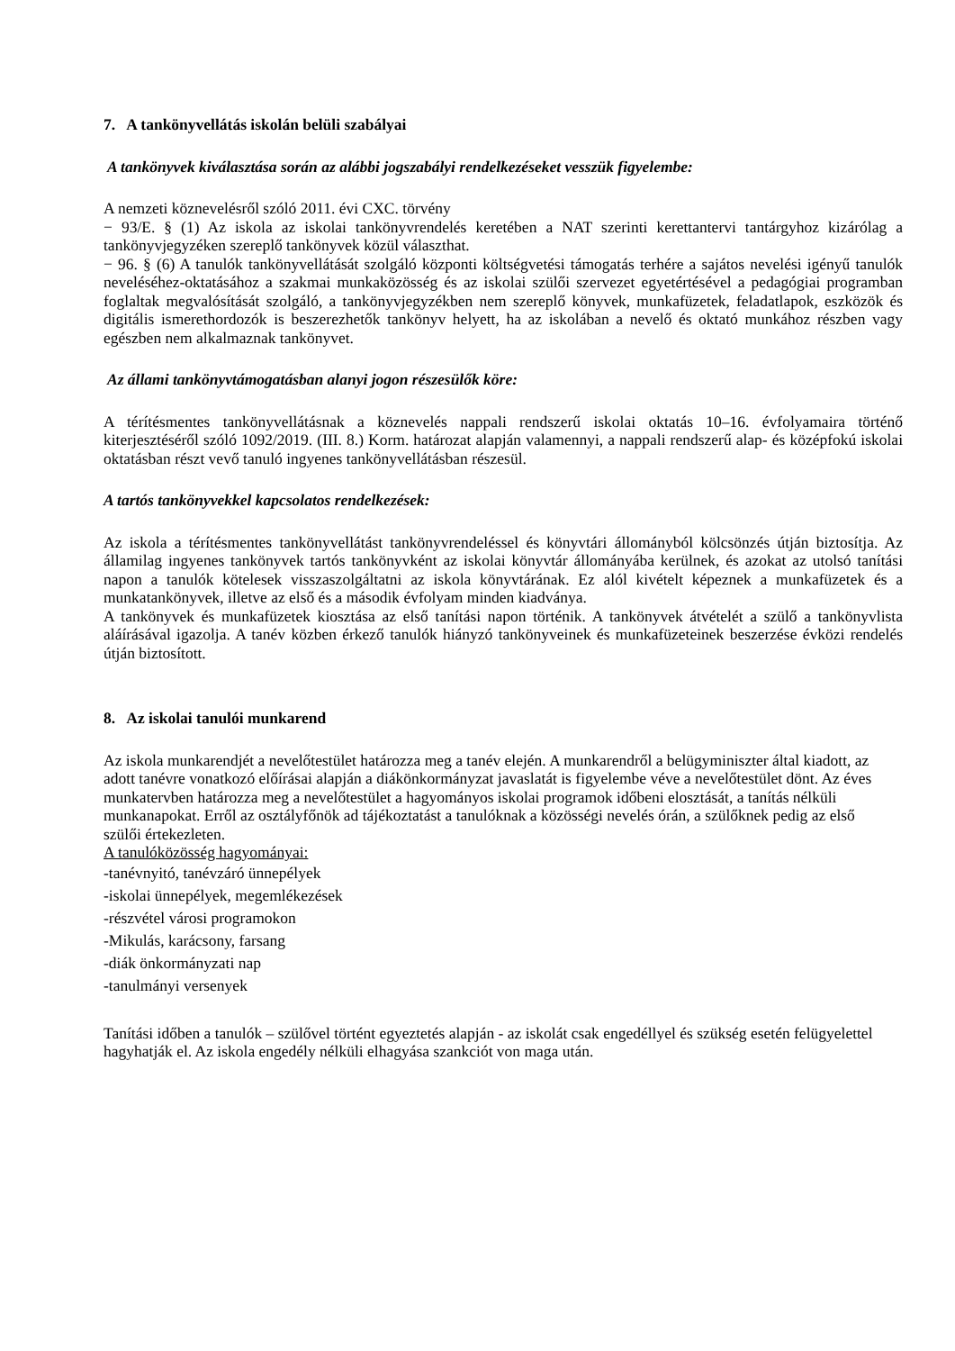7. A tankönyvellátás iskolán belüli szabályai
A tankönyvek kiválasztása során az alábbi jogszabályi rendelkezéseket vesszük figyelembe:
A nemzeti köznevelésről szóló 2011. évi CXC. törvény
− 93/E. § (1) Az iskola az iskolai tankönyvrendelés keretében a NAT szerinti kerettantervi tantárgyhoz kizárólag a tankönyvjegyzéken szereplő tankönyvek közül választhat.
− 96. § (6) A tanulók tankönyvellátását szolgáló központi költségvetési támogatás terhére a sajátos nevelési igényű tanulók neveléséhez-oktatásához a szakmai munkaközösség és az iskolai szülői szervezet egyetértésével a pedagógiai programban foglaltak megvalósítását szolgáló, a tankönyvjegyzékben nem szereplő könyvek, munkafüzetek, feladatlapok, eszközök és digitális ismerethordozók is beszerezhetők tankönyv helyett, ha az iskolában a nevelő és oktató munkához részben vagy egészben nem alkalmaznak tankönyvet.
Az állami tankönyvtámogatásban alanyi jogon részesülők köre:
A térítésmentes tankönyvellátásnak a köznevelés nappali rendszerű iskolai oktatás 10–16. évfolyamaira történő kiterjesztéséről szóló 1092/2019. (III. 8.) Korm. határozat alapján valamennyi, a nappali rendszerű alap- és középfokú iskolai oktatásban részt vevő tanuló ingyenes tankönyvellátásban részesül.
A tartós tankönyvekkel kapcsolatos rendelkezések:
Az iskola a térítésmentes tankönyvellátást tankönyvrendeléssel és könyvtári állományból kölcsönzés útján biztosítja. Az államilag ingyenes tankönyvek tartós tankönyvként az iskolai könyvtár állományába kerülnek, és azokat az utolsó tanítási napon a tanulók kötelesek visszaszolgáltatni az iskola könyvtárának. Ez alól kivételt képeznek a munkafüzetek és a munkatankönyvek, illetve az első és a második évfolyam minden kiadványa.
A tankönyvek és munkafüzetek kiosztása az első tanítási napon történik. A tankönyvek átvételét a szülő a tankönyvlista aláírásával igazolja. A tanév közben érkező tanulók hiányzó tankönyveinek és munkafüzeteinek beszerzése évközi rendelés útján biztosított.
8. Az iskolai tanulói munkarend
Az iskola munkarendjét a nevelőtestület határozza meg a tanév elején. A munkarendről a belügyminiszter által kiadott, az adott tanévre vonatkozó előírásai alapján a diákönkormányzat javaslatát is figyelembe véve a nevelőtestület dönt. Az éves munkatervben határozza meg a nevelőtestület a hagyományos iskolai programok időbeni elosztását, a tanítás nélküli munkanapokat. Erről az osztályfőnök ad tájékoztatást a tanulóknak a közösségi nevelés órán, a szülőknek pedig az első szülői értekezleten.
A tanulóközösség hagyományai:
-tanévnyitó, tanévzáró ünnepélyek
-iskolai ünnepélyek, megemlékezések
-részvétel városi programokon
-Mikulás, karácsony, farsang
-diák önkormányzati nap
-tanulmányi versenyek
Tanítási időben a tanulók – szülővel történt egyeztetés alapján - az iskolát csak engedéllyel és szükség esetén felügyelettel hagyhatják el. Az iskola engedély nélküli elhagyása szankciót von maga után.